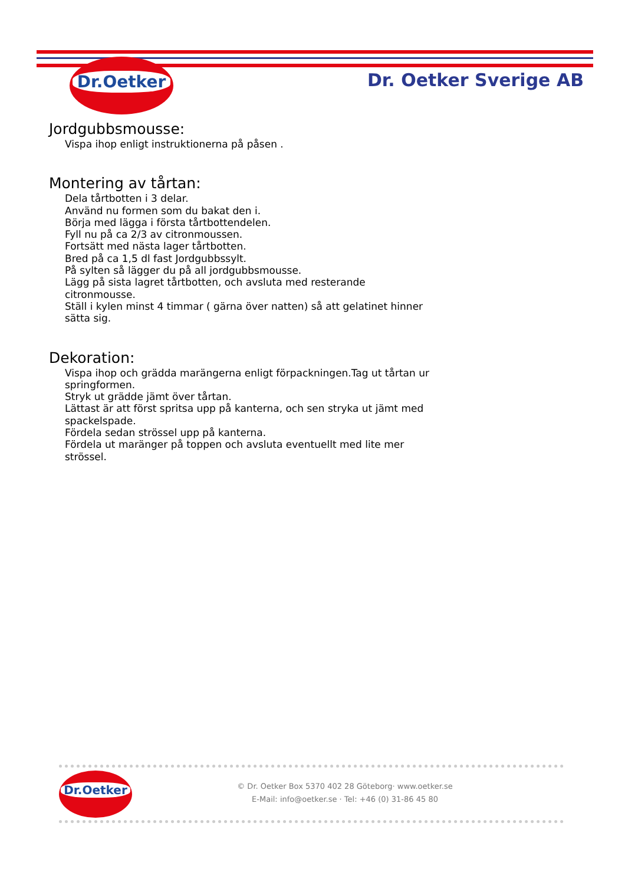Dr.Oetker
Dr. Oetker Sverige AB
Jordgubbsmousse:
Vispa ihop enligt instruktionerna på påsen .
Montering av tårtan:
Dela tårtbotten i 3 delar.
Använd nu formen som du bakat den i.
Börja med lägga i första tårtbottendelen.
Fyll nu på ca 2/3 av citronmoussen.
Fortsätt med nästa lager tårtbotten.
Bred på ca 1,5 dl fast Jordgubbssylt.
På sylten så lägger du på all jordgubbsmousse.
Lägg på sista lagret tårtbotten, och avsluta med resterande citronmousse.
Ställ i kylen minst 4 timmar ( gärna över natten) så att gelatinet hinner sätta sig.
Dekoration:
Vispa ihop och grädda marängerna enligt förpackningen.Tag ut tårtan ur springformen.
Stryk ut grädde jämt över tårtan.
Lättast är att först spritsa upp på kanterna, och sen stryka ut jämt med spackelspade.
Fördela sedan strössel upp på kanterna.
Fördela ut maränger på toppen och avsluta eventuellt med lite mer strössel.
Dr.Oetker
© Dr. Oetker Box 5370 402 28 Göteborg· www.oetker.se
E-Mail: info@oetker.se · Tel: +46 (0) 31-86 45 80